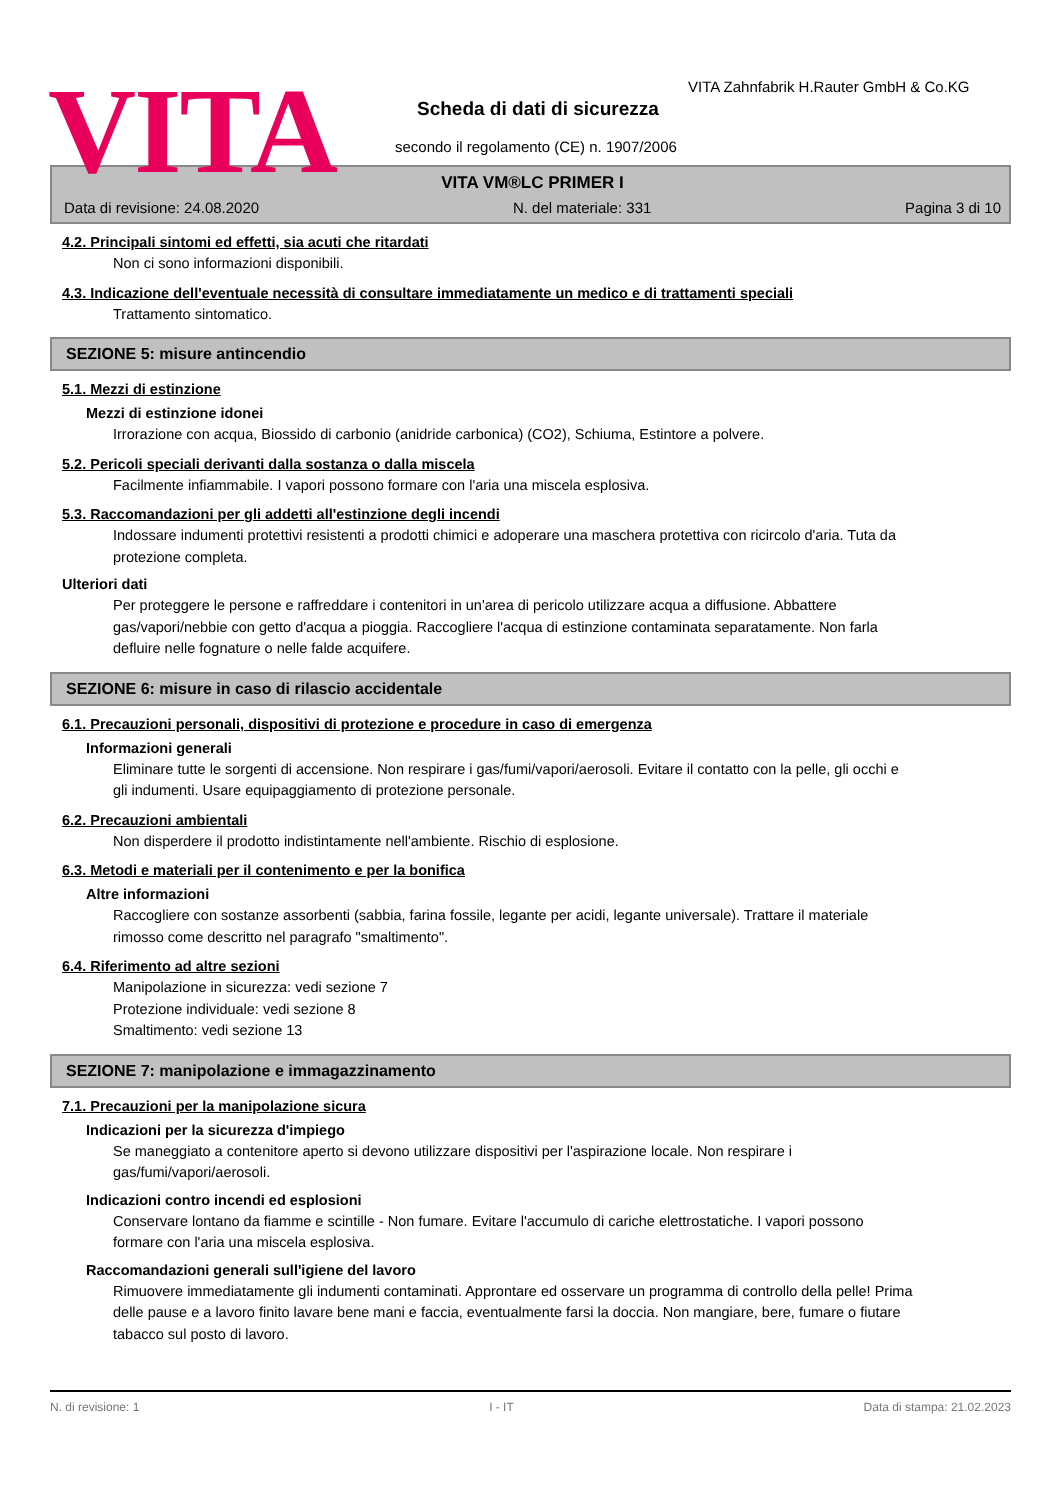VITA
VITA Zahnfabrik H.Rauter GmbH & Co.KG
Scheda di dati di sicurezza
secondo il regolamento (CE) n. 1907/2006
VITA VM®LC PRIMER I
Data di revisione: 24.08.2020 N. del materiale: 331 Pagina 3 di 10
4.2. Principali sintomi ed effetti, sia acuti che ritardati
Non ci sono informazioni disponibili.
4.3. Indicazione dell'eventuale necessità di consultare immediatamente un medico e di trattamenti speciali
Trattamento sintomatico.
SEZIONE 5: misure antincendio
5.1. Mezzi di estinzione
Mezzi di estinzione idonei
Irrorazione con acqua, Biossido di carbonio (anidride carbonica) (CO2), Schiuma, Estintore a polvere.
5.2. Pericoli speciali derivanti dalla sostanza o dalla miscela
Facilmente infiammabile. I vapori possono formare con l'aria una miscela esplosiva.
5.3. Raccomandazioni per gli addetti all'estinzione degli incendi
Indossare indumenti protettivi resistenti a prodotti chimici e adoperare una maschera protettiva con ricircolo d'aria. Tuta da protezione completa.
Ulteriori dati
Per proteggere le persone e raffreddare i contenitori in un'area di pericolo utilizzare acqua a diffusione. Abbattere gas/vapori/nebbie con getto d'acqua a pioggia. Raccogliere l'acqua di estinzione contaminata separatamente. Non farla defluire nelle fognature o nelle falde acquifere.
SEZIONE 6: misure in caso di rilascio accidentale
6.1. Precauzioni personali, dispositivi di protezione e procedure in caso di emergenza
Informazioni generali
Eliminare tutte le sorgenti di accensione. Non respirare i gas/fumi/vapori/aerosoli. Evitare il contatto con la pelle, gli occhi e gli indumenti. Usare equipaggiamento di protezione personale.
6.2. Precauzioni ambientali
Non disperdere il prodotto indistintamente nell'ambiente. Rischio di esplosione.
6.3. Metodi e materiali per il contenimento e per la bonifica
Altre informazioni
Raccogliere con sostanze assorbenti (sabbia, farina fossile, legante per acidi, legante universale). Trattare il materiale rimosso come descritto nel paragrafo "smaltimento".
6.4. Riferimento ad altre sezioni
Manipolazione in sicurezza: vedi sezione 7
Protezione individuale: vedi sezione 8
Smaltimento: vedi sezione 13
SEZIONE 7: manipolazione e immagazzinamento
7.1. Precauzioni per la manipolazione sicura
Indicazioni per la sicurezza d'impiego
Se maneggiato a contenitore aperto si devono utilizzare dispositivi per l'aspirazione locale. Non respirare i gas/fumi/vapori/aerosoli.
Indicazioni contro incendi ed esplosioni
Conservare lontano da fiamme e scintille - Non fumare. Evitare l'accumulo di cariche elettrostatiche. I vapori possono formare con l'aria una miscela esplosiva.
Raccomandazioni generali sull'igiene del lavoro
Rimuovere immediatamente gli indumenti contaminati. Approntare ed osservare un programma di controllo della pelle! Prima delle pause e a lavoro finito lavare bene mani e faccia, eventualmente farsi la doccia. Non mangiare, bere, fumare o fiutare tabacco sul posto di lavoro.
N. di revisione: 1 I - IT Data di stampa: 21.02.2023